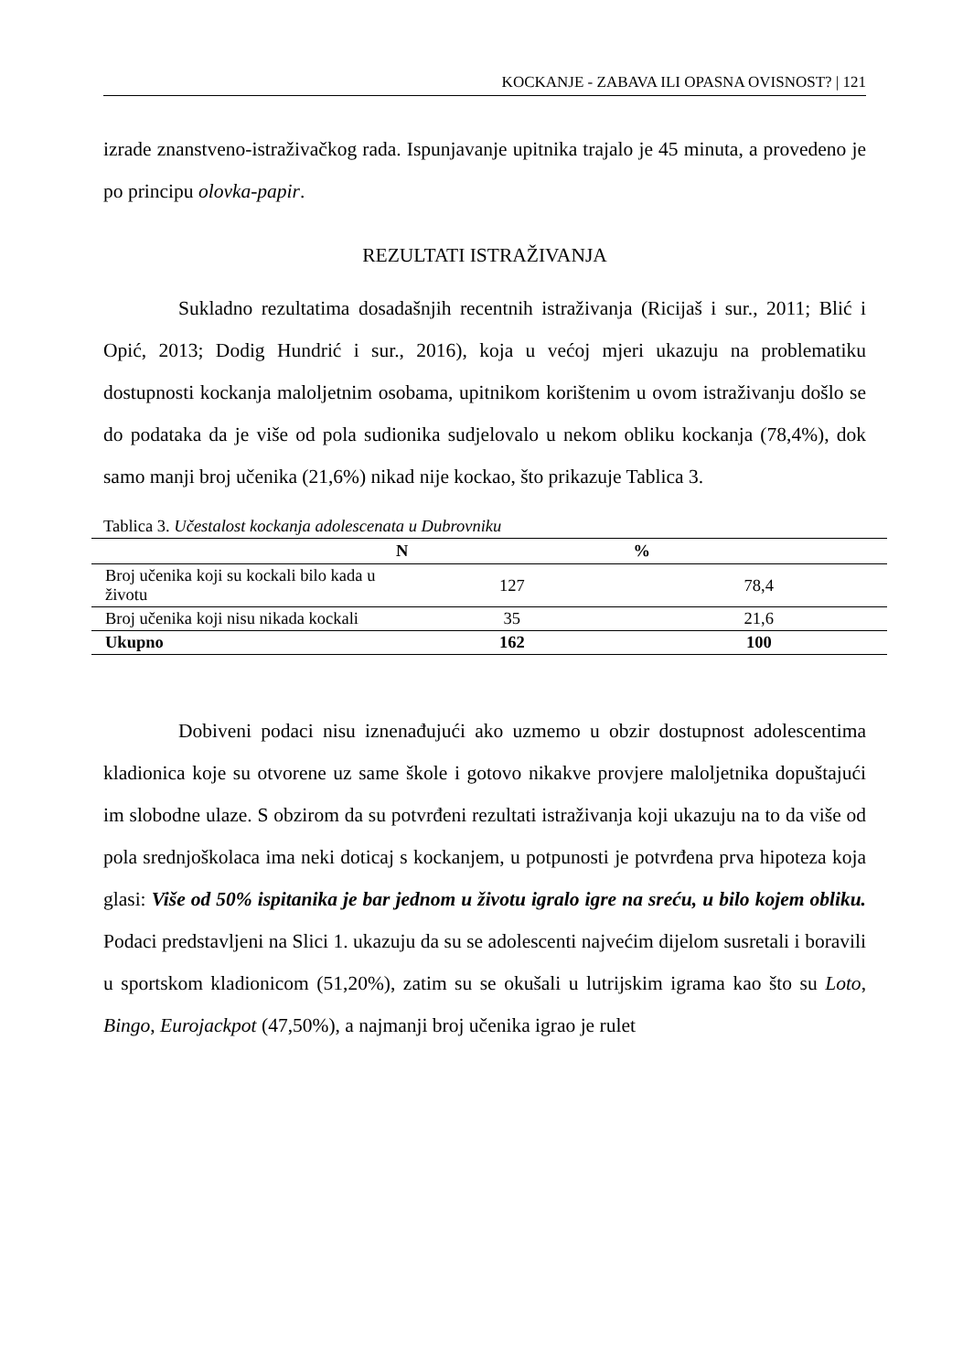KOCKANJE - ZABAVA ILI OPASNA OVISNOST? | 121
izrade znanstveno-istraživačkog rada. Ispunjavanje upitnika trajalo je 45 minuta, a provedeno je po principu olovka-papir.
REZULTATI ISTRAŽIVANJA
Sukladno rezultatima dosadašnjih recentnih istraživanja (Ricijaš i sur., 2011; Blić i Opić, 2013; Dodig Hundrić i sur., 2016), koja u većoj mjeri ukazuju na problematiku dostupnosti kockanja maloljetnim osobama, upitnikom korištenim u ovom istraživanju došlo se do podataka da je više od pola sudionika sudjelovalo u nekom obliku kockanja (78,4%), dok samo manji broj učenika (21,6%) nikad nije kockao, što prikazuje Tablica 3.
Tablica 3. Učestalost kockanja adolescenata u Dubrovniku
| | N | % |
| --- | --- | --- |
| Broj učenika koji su kockali bilo kada u životu | 127 | 78,4 |
| Broj učenika koji nisu nikada kockali | 35 | 21,6 |
| Ukupno | 162 | 100 |
Dobiveni podaci nisu iznenađujući ako uzmemo u obzir dostupnost adolescentima kladionica koje su otvorene uz same škole i gotovo nikakve provjere maloljetnika dopuštajući im slobodne ulaze. S obzirom da su potvrđeni rezultati istraživanja koji ukazuju na to da više od pola srednjoškolaca ima neki doticaj s kockanjem, u potpunosti je potvrđena prva hipoteza koja glasi: Više od 50% ispitanika je bar jednom u životu igralo igre na sreću, u bilo kojem obliku. Podaci predstavljeni na Slici 1. ukazuju da su se adolescenti najvećim dijelom susretali i boravili u sportskom kladionicom (51,20%), zatim su se okušali u lutrijskim igrama kao što su Loto, Bingo, Eurojackpot (47,50%), a najmanji broj učenika igrao je rulet